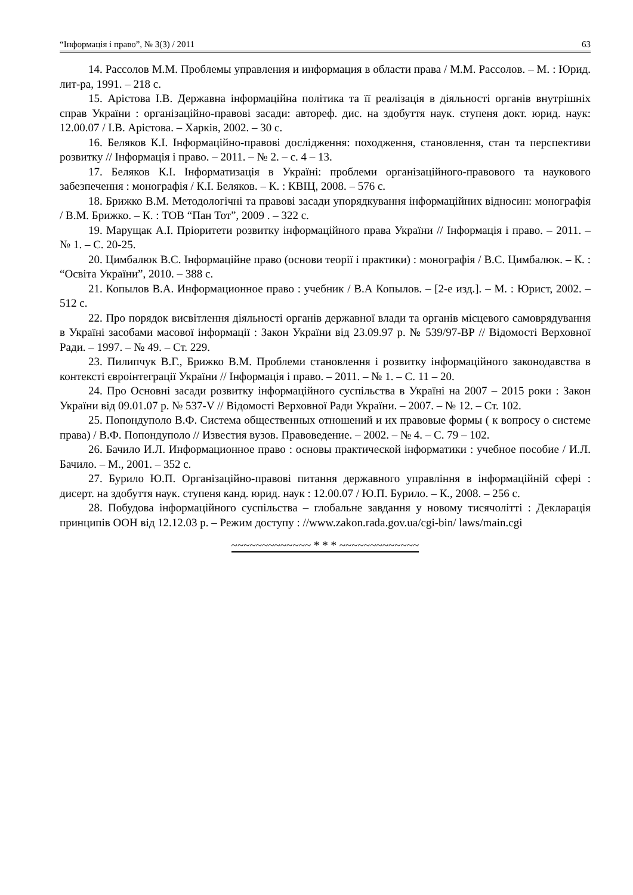“Інформація і право”, № 3(3) / 2011 63
14. Рассолов М.М. Проблемы управления и информация в области права / М.М. Рассолов. – М. : Юрид. лит-ра, 1991. – 218 с.
15. Арістова І.В. Державна інформаційна політика та її реалізація в діяльності органів внутрішніх справ України : організаційно-правові засади: автореф. дис. на здобуття наук. ступеня докт. юрид. наук: 12.00.07 / І.В. Арістова. – Харків, 2002. – 30 с.
16. Беляков К.І. Інформаційно-правові дослідження: походження, становлення, стан та перспективи розвитку // Інформація і право. – 2011. – № 2. – с. 4 – 13.
17. Беляков К.І. Інформатизація в Україні: проблеми організаційного-правового та наукового забезпечення : монографія / К.І. Беляков. – К. : КВІЦ, 2008. – 576 с.
18. Брижко В.М. Методологічні та правові засади упорядкування інформаційних відносин: монографія / В.М. Брижко. – К. : ТОВ “Пан Тот”, 2009 . – 322 с.
19. Марущак А.І. Пріоритети розвитку інформаційного права України // Інформація і право. – 2011. – № 1. – С. 20-25.
20. Цимбалюк В.С. Інформаційне право (основи теорії і практики) : монографія / В.С. Цимбалюк. – К. : “Освіта України”, 2010. – 388 с.
21. Копылов В.А. Информационное право : учебник / В.А Копылов. – [2-е изд.]. – М. : Юрист, 2002. – 512 с.
22. Про порядок висвітлення діяльності органів державної влади та органів місцевого самоврядування в Україні засобами масової інформації : Закон України від 23.09.97 р. № 539/97-ВР // Відомості Верховної Ради. – 1997. – № 49. – Ст. 229.
23. Пилипчук В.Г., Брижко В.М. Проблеми становлення і розвитку інформаційного законодавства в контексті євроінтеграції України // Інформація і право. – 2011. – № 1. – С. 11 – 20.
24. Про Основні засади розвитку інформаційного суспільства в Україні на 2007 – 2015 роки : Закон України від 09.01.07 р. № 537-V // Відомості Верховної Ради України. – 2007. – № 12. – Ст. 102.
25. Попондуполо В.Ф. Система общественных отношений и их правовые формы ( к вопросу о системе права) / В.Ф. Попондуполо // Известия вузов. Правоведение. – 2002. – № 4. – С. 79 – 102.
26. Бачило И.Л. Информационное право : основы практической інформатики : учебное пособие / И.Л. Бачило. – М., 2001. – 352 с.
27. Бурило Ю.П. Організаційно-правові питання державного управління в інформаційній сфері : дисерт. на здобуття наук. ступеня канд. юрид. наук : 12.00.07 / Ю.П. Бурило. – К., 2008. – 256 с.
28. Побудова інформаційного суспільства – глобальне завдання у новому тисячолітті : Декларація принципів ООН від 12.12.03 р. – Режим доступу : //www.zakon.rada.gov.ua/cgi-bin/ laws/main.cgi
~~~~~~~~~~~~~ * * * ~~~~~~~~~~~~~